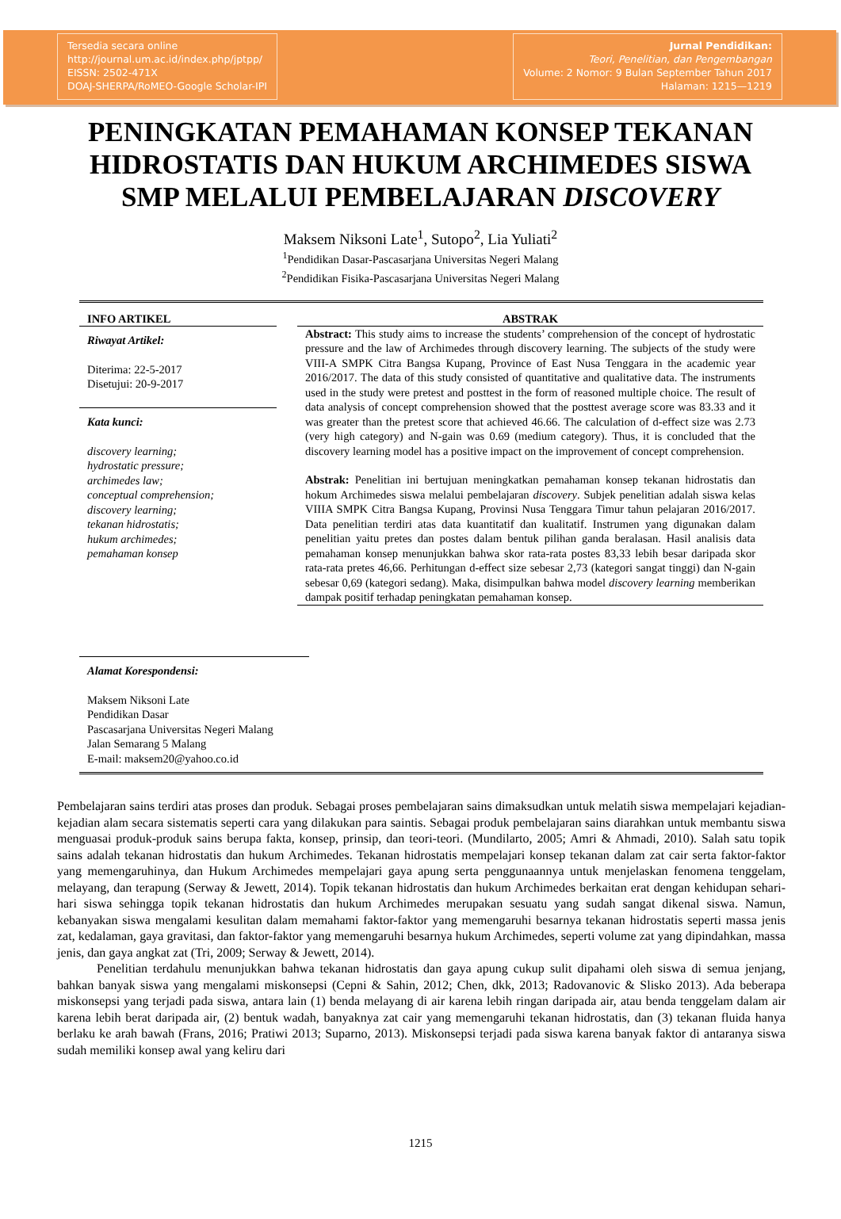Tersedia secara online
http://journal.um.ac.id/index.php/jptpp/
EISSN: 2502-471X
DOAJ-SHERPA/RoMEO-Google Scholar-IPI
Jurnal Pendidikan:
Teori, Penelitian, dan Pengembangan
Volume: 2 Nomor: 9 Bulan September Tahun 2017
Halaman: 1215—1219
PENINGKATAN PEMAHAMAN KONSEP TEKANAN HIDROSTATIS DAN HUKUM ARCHIMEDES SISWA SMP MELALUI PEMBELAJARAN DISCOVERY
Maksem Niksoni Late<sup>1</sup>, Sutopo<sup>2</sup>, Lia Yuliati<sup>2</sup>
<sup>1</sup> Pendidikan Dasar-Pascasarjana Universitas Negeri Malang
<sup>2</sup> Pendidikan Fisika-Pascasarjana Universitas Negeri Malang
INFO ARTIKEL
Riwayat Artikel:
Diterima: 22-5-2017
Disetujui: 20-9-2017
Kata kunci:
discovery learning;
hydrostatic pressure;
archimedes law;
conceptual comprehension;
discovery learning;
tekanan hidrostatis;
hukum archimedes;
pemahaman konsep
Alamat Korespondensi:
Maksem Niksoni Late
Pendidikan Dasar
Pascasarjana Universitas Negeri Malang
Jalan Semarang 5 Malang
E-mail: maksem20@yahoo.co.id
ABSTRAK
Abstract: This study aims to increase the students’ comprehension of the concept of hydrostatic pressure and the law of Archimedes through discovery learning. The subjects of the study were VIII-A SMPK Citra Bangsa Kupang, Province of East Nusa Tenggara in the academic year 2016/2017. The data of this study consisted of quantitative and qualitative data. The instruments used in the study were pretest and posttest in the form of reasoned multiple choice. The result of data analysis of concept comprehension showed that the posttest average score was 83.33 and it was greater than the pretest score that achieved 46.66. The calculation of d-effect size was 2.73 (very high category) and N-gain was 0.69 (medium category). Thus, it is concluded that the discovery learning model has a positive impact on the improvement of concept comprehension.
Abstrak: Penelitian ini bertujuan meningkatkan pemahaman konsep tekanan hidrostatis dan hokum Archimedes siswa melalui pembelajaran discovery. Subjek penelitian adalah siswa kelas VIIIA SMPK Citra Bangsa Kupang, Provinsi Nusa Tenggara Timur tahun pelajaran 2016/2017. Data penelitian terdiri atas data kuantitatif dan kualitatif. Instrumen yang digunakan dalam penelitian yaitu pretes dan postes dalam bentuk pilihan ganda beralasan. Hasil analisis data pemahaman konsep menunjukkan bahwa skor rata-rata postes 83,33 lebih besar daripada skor rata-rata pretes 46,66. Perhitungan d-effect size sebesar 2,73 (kategori sangat tinggi) dan N-gain sebesar 0,69 (kategori sedang). Maka, disimpulkan bahwa model discovery learning memberikan dampak positif terhadap peningkatan pemahaman konsep.
Pembelajaran sains terdiri atas proses dan produk. Sebagai proses pembelajaran sains dimaksudkan untuk melatih siswa mempelajari kejadian-kejadian alam secara sistematis seperti cara yang dilakukan para saintis. Sebagai produk pembelajaran sains diarahkan untuk membantu siswa menguasai produk-produk sains berupa fakta, konsep, prinsip, dan teori-teori. (Mundilarto, 2005; Amri & Ahmadi, 2010). Salah satu topik sains adalah tekanan hidrostatis dan hukum Archimedes. Tekanan hidrostatis mempelajari konsep tekanan dalam zat cair serta faktor-faktor yang memengaruhinya, dan Hukum Archimedes mempelajari gaya apung serta penggunaannya untuk menjelaskan fenomena tenggelam, melayang, dan terapung (Serway & Jewett, 2014). Topik tekanan hidrostatis dan hukum Archimedes berkaitan erat dengan kehidupan sehari-hari siswa sehingga topik tekanan hidrostatis dan hukum Archimedes merupakan sesuatu yang sudah sangat dikenal siswa. Namun, kebanyakan siswa mengalami kesulitan dalam memahami faktor-faktor yang memengaruhi besarnya tekanan hidrostatis seperti massa jenis zat, kedalaman, gaya gravitasi, dan faktor-faktor yang memengaruhi besarnya hukum Archimedes, seperti volume zat yang dipindahkan, massa jenis, dan gaya angkat zat (Tri, 2009; Serway & Jewett, 2014).
Penelitian terdahulu menunjukkan bahwa tekanan hidrostatis dan gaya apung cukup sulit dipahami oleh siswa di semua jenjang, bahkan banyak siswa yang mengalami miskonsepsi (Cepni & Sahin, 2012; Chen, dkk, 2013; Radovanovic & Slisko 2013). Ada beberapa miskonsepsi yang terjadi pada siswa, antara lain (1) benda melayang di air karena lebih ringan daripada air, atau benda tenggelam dalam air karena lebih berat daripada air, (2) bentuk wadah, banyaknya zat cair yang memengaruhi tekanan hidrostatis, dan (3) tekanan fluida hanya berlaku ke arah bawah (Frans, 2016; Pratiwi 2013; Suparno, 2013). Miskonsepsi terjadi pada siswa karena banyak faktor di antaranya siswa sudah memiliki konsep awal yang keliru dari
1215